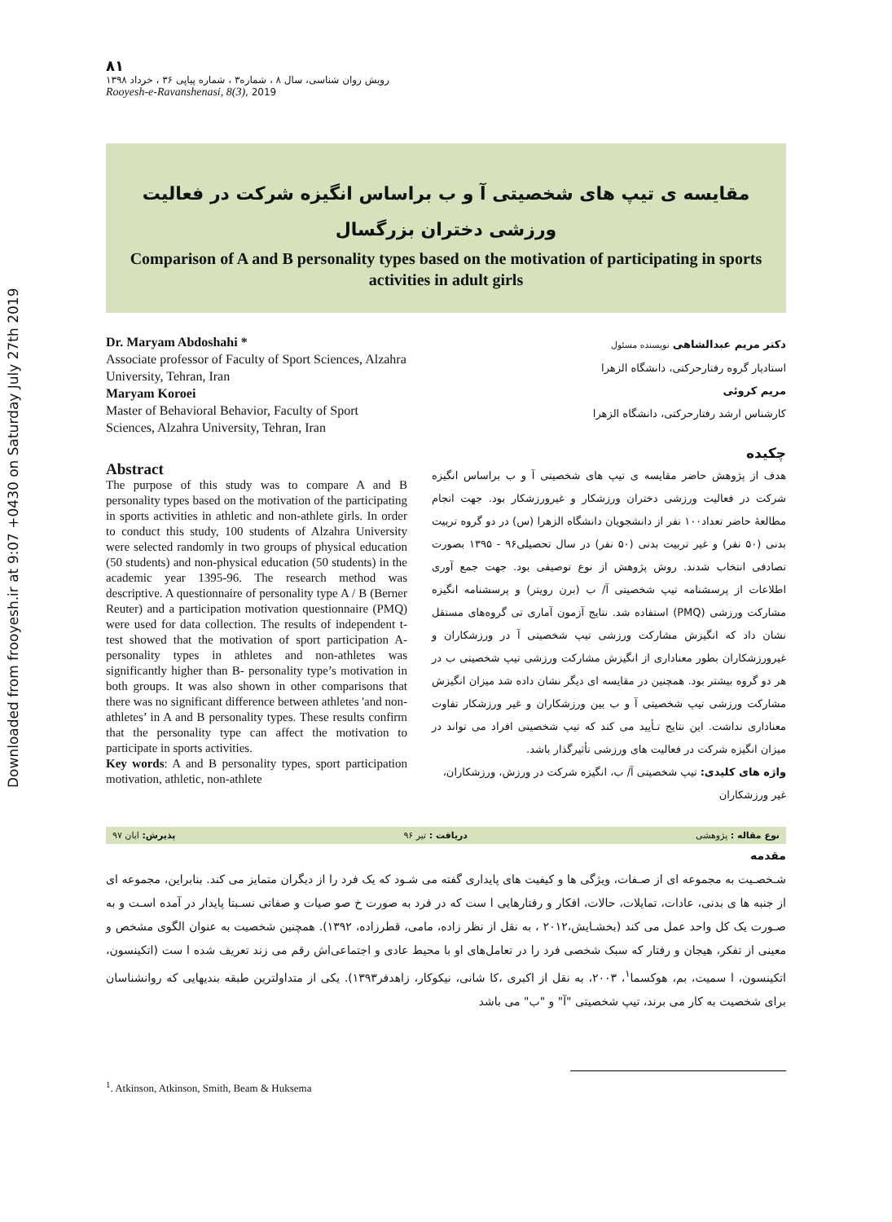Downloaded from frooyesh.ir at 9:07 +0430 on Saturday July 27th 2019
۸۱
رویش روان شناسی، سال ۸ ، شماره۳ ، شماره پیاپی ۳۶ ، خرداد ۱۳۹۸
Rooyesh-e-Ravanshenasi, 8(3), 2019
مقایسه ی تیپ های شخصیتی آ و ب براساس انگیزه شرکت در فعالیت ورزشی دختران بزرگسال
Comparison of A and B personality types based on the motivation of participating in sports activities in adult girls
Dr. Maryam Abdoshahi *
Associate professor of Faculty of Sport Sciences, Alzahra University, Tehran, Iran
Maryam Koroei
Master of Behavioral Behavior, Faculty of Sport Sciences, Alzahra University, Tehran, Iran
Abstract
The purpose of this study was to compare A and B personality types based on the motivation of the participating in sports activities in athletic and non-athlete girls. In order to conduct this study, 100 students of Alzahra University were selected randomly in two groups of physical education (50 students) and non-physical education (50 students) in the academic year 1395-96. The research method was descriptive. A questionnaire of personality type A / B (Berner Reuter) and a participation motivation questionnaire (PMQ) were used for data collection. The results of independent t-test showed that the motivation of sport participation A- personality types in athletes and non-athletes was significantly higher than B- personality type’s motivation in both groups. It was also shown in other comparisons that there was no significant difference between athletes 'and non-athletes’ in A and B personality types. These results confirm that the personality type can affect the motivation to participate in sports activities.
Key words: A and B personality types, sport participation motivation, athletic, non-athlete
دکتر مریم عبدالشاهی نویسنده مسئول
استادیار گروه رفتارحرکتی، دانشگاه الزهرا
مریم کروئی
کارشناس ارشد رفتارحرکتی، دانشگاه الزهرا
چکیده
هدف از پژوهش حاضر مقایسه ی تیپ های شخصیتی آ و ب براساس انگیزه شرکت در فعالیت ورزشی دختران ورزشکار و غیرورزشکار بود. جهت انجام مطالعۀ حاضر تعداد۱۰۰ نفر از دانشجویان دانشگاه الزهرا (س) در دو گروه تربیت بدنی (۵۰ نفر) و غیر تربیت بدنی (۵۰ نفر) در سال تحصیلی۹۶ - ۱۳۹۵ بصورت تصادفی انتخاب شدند. روش پژوهش از نوع توصیفی بود. جهت جمع آوری اطلاعات از پرسشنامه تیپ شخصیتی آ/ ب (برن رویتر) و پرسشنامه انگیزه مشارکت ورزشی (PMQ) استفاده شد. نتایج آزمون آماری تی گروه‌های مستقل نشان داد که انگیزش مشارکت ورزشی تیپ شخصیتی آ در ورزشکاران و غیرورزشکاران بطور معناداری از انگیزش مشارکت ورزشی تیپ شخصیتی ب در هر دو گروه بیشتر بود. همچنین در مقایسه ای دیگر نشان داده شد میزان انگیزش مشارکت ورزشی تیپ شخصیتی آ و ب بین ورزشکاران و غیر ورزشکار تفاوت معناداری نداشت. این نتایج تـأیید می کند که تیپ شخصیتی افراد می تواند در میزان انگیزه شرکت در فعالیت های ورزشی تأثیرگذار باشد.
واژه های کلیدی: تیپ شخصیتی آ/ ب، انگیزه شرکت در ورزش، ورزشکاران، غیر ورزشکاران
نوع مقاله : پژوهشی دریافت : تیر ۹۶ پذیرش: ابان ۹۷
مقدمه
شـخصـیت به مجموعه ای از صـفات، ویژگی ها و کیفیت های پایداری گفته می شـود که یک فرد را از دیگران متمایز می کند. بنابراین، مجموعه ای از جنبه ها ی بدنی، عادات، تمایلات، حالات، افکار و رفتارهایی ا ست که در فرد به صورت خ صو صیات و صفاتی نسـبتا پایدار در آمده اسـت و به صـورت یک کل واحد عمل می کند (بخشـایش،۲۰۱۲ ، به نقل از نظر زاده، مامی، قطرزاده، ۱۳۹۲). همچنین شخصیت به عنوان الگوی مشخص و معینی از تفکر، هیجان و رفتار که سبک شخصی فرد را در تعامل‌های او با محیط عادی و اجتماعی‌اش رقم می زند تعریف شده ا ست (اتکینسون، اتکینسون، ا سمیت، بم، هوکسما<sup>۱</sup>، ۲۰۰۳، به نقل از اکبری ،کا شانی، نیکوکار، زاهدفر۱۳۹۳). یکی از متداولترین طبقه بندیهایی که روانشناسان برای شخصیت به کار می برند، تیپ شخصیتی "آ" و "ب" می باشد
<sup>1</sup>. Atkinson, Atkinson, Smith, Beam & Huksema